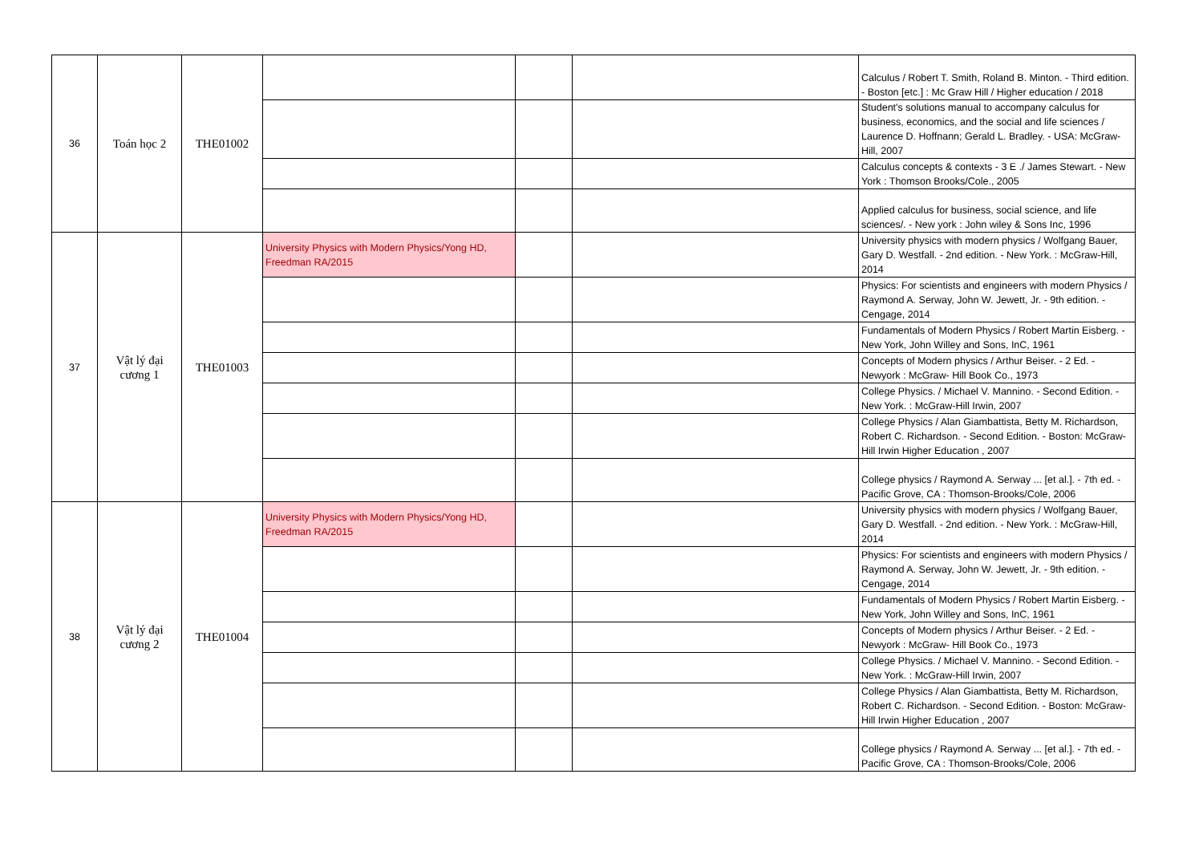| 36 | Toán học 2 | THE01002 | | | | Calculus / Robert T. Smith, Roland B. Minton. - Third edition. - Boston [etc.] : Mc Graw Hill / Higher education / 2018 |
| | | | | | | Student's solutions manual to accompany calculus for business, economics, and the social and life sciences / Laurence D. Hoffnann; Gerald L. Bradley. - USA: McGraw-Hill, 2007 |
| | | | | | | Calculus concepts & contexts - 3 E ./ James Stewart. - New York : Thomson Brooks/Cole., 2005 |
| | | | | | | Applied calculus for business, social science, and life sciences/. - New york : John wiley & Sons Inc, 1996 |
| 37 | Vật lý đại cương 1 | THE01003 | University Physics with Modern Physics/Yong HD, Freedman RA/2015 | | | University physics with modern physics / Wolfgang Bauer, Gary D. Westfall. - 2nd edition. - New York. : McGraw-Hill, 2014 |
| | | | | | | Physics: For scientists and engineers with modern Physics / Raymond A. Serway, John W. Jewett, Jr. - 9th edition. - Cengage, 2014 |
| | | | | | | Fundamentals of Modern Physics / Robert Martin Eisberg. - New York, John Willey and Sons, InC, 1961 |
| | | | | | | Concepts of Modern physics / Arthur Beiser. - 2 Ed. - Newyork : McGraw- Hill Book Co., 1973 |
| | | | | | | College Physics. / Michael V. Mannino. - Second Edition. - New York. : McGraw-Hill Irwin, 2007 |
| | | | | | | College Physics / Alan Giambattista, Betty M. Richardson, Robert C. Richardson. - Second Edition. - Boston: McGraw-Hill Irwin Higher Education , 2007 |
| | | | | | | College physics / Raymond A. Serway ... [et al.]. - 7th ed. - Pacific Grove, CA : Thomson-Brooks/Cole, 2006 |
| 38 | Vật lý đại cương 2 | THE01004 | University Physics with Modern Physics/Yong HD, Freedman RA/2015 | | | University physics with modern physics / Wolfgang Bauer, Gary D. Westfall. - 2nd edition. - New York. : McGraw-Hill, 2014 |
| | | | | | | Physics: For scientists and engineers with modern Physics / Raymond A. Serway, John W. Jewett, Jr. - 9th edition. - Cengage, 2014 |
| | | | | | | Fundamentals of Modern Physics / Robert Martin Eisberg. - New York, John Willey and Sons, InC, 1961 |
| | | | | | | Concepts of Modern physics / Arthur Beiser. - 2 Ed. - Newyork : McGraw- Hill Book Co., 1973 |
| | | | | | | College Physics. / Michael V. Mannino. - Second Edition. - New York. : McGraw-Hill Irwin, 2007 |
| | | | | | | College Physics / Alan Giambattista, Betty M. Richardson, Robert C. Richardson. - Second Edition. - Boston: McGraw-Hill Irwin Higher Education , 2007 |
| | | | | | | College physics / Raymond A. Serway ... [et al.]. - 7th ed. - Pacific Grove, CA : Thomson-Brooks/Cole, 2006 |